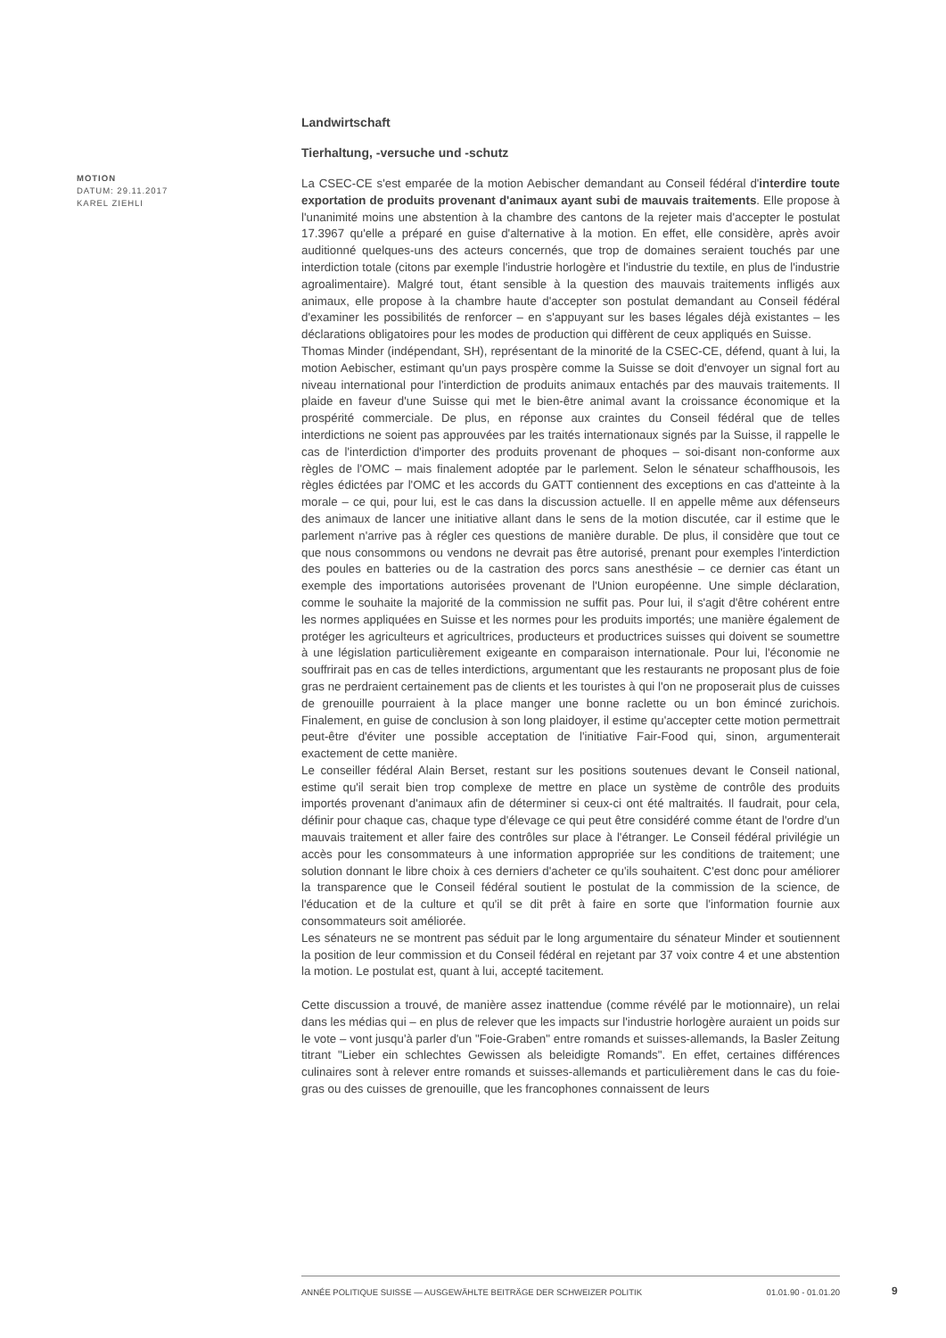MOTION
DATUM: 29.11.2017
KAREL ZIEHLI
Landwirtschaft
Tierhaltung, -versuche und -schutz
La CSEC-CE s'est emparée de la motion Aebischer demandant au Conseil fédéral d'interdire toute exportation de produits provenant d'animaux ayant subi de mauvais traitements. Elle propose à l'unanimité moins une abstention à la chambre des cantons de la rejeter mais d'accepter le postulat 17.3967 qu'elle a préparé en guise d'alternative à la motion. En effet, elle considère, après avoir auditionné quelques-uns des acteurs concernés, que trop de domaines seraient touchés par une interdiction totale (citons par exemple l'industrie horlogère et l'industrie du textile, en plus de l'industrie agroalimentaire). Malgré tout, étant sensible à la question des mauvais traitements infligés aux animaux, elle propose à la chambre haute d'accepter son postulat demandant au Conseil fédéral d'examiner les possibilités de renforcer – en s'appuyant sur les bases légales déjà existantes – les déclarations obligatoires pour les modes de production qui diffèrent de ceux appliqués en Suisse.
Thomas Minder (indépendant, SH), représentant de la minorité de la CSEC-CE, défend, quant à lui, la motion Aebischer, estimant qu'un pays prospère comme la Suisse se doit d'envoyer un signal fort au niveau international pour l'interdiction de produits animaux entachés par des mauvais traitements. Il plaide en faveur d'une Suisse qui met le bien-être animal avant la croissance économique et la prospérité commerciale. De plus, en réponse aux craintes du Conseil fédéral que de telles interdictions ne soient pas approuvées par les traités internationaux signés par la Suisse, il rappelle le cas de l'interdiction d'importer des produits provenant de phoques – soi-disant non-conforme aux règles de l'OMC – mais finalement adoptée par le parlement. Selon le sénateur schaffhousois, les règles édictées par l'OMC et les accords du GATT contiennent des exceptions en cas d'atteinte à la morale – ce qui, pour lui, est le cas dans la discussion actuelle. Il en appelle même aux défenseurs des animaux de lancer une initiative allant dans le sens de la motion discutée, car il estime que le parlement n'arrive pas à régler ces questions de manière durable. De plus, il considère que tout ce que nous consommons ou vendons ne devrait pas être autorisé, prenant pour exemples l'interdiction des poules en batteries ou de la castration des porcs sans anesthésie – ce dernier cas étant un exemple des importations autorisées provenant de l'Union européenne. Une simple déclaration, comme le souhaite la majorité de la commission ne suffit pas. Pour lui, il s'agit d'être cohérent entre les normes appliquées en Suisse et les normes pour les produits importés; une manière également de protéger les agriculteurs et agricultrices, producteurs et productrices suisses qui doivent se soumettre à une législation particulièrement exigeante en comparaison internationale. Pour lui, l'économie ne souffrirait pas en cas de telles interdictions, argumentant que les restaurants ne proposant plus de foie gras ne perdraient certainement pas de clients et les touristes à qui l'on ne proposerait plus de cuisses de grenouille pourraient à la place manger une bonne raclette ou un bon émincé zurichois. Finalement, en guise de conclusion à son long plaidoyer, il estime qu'accepter cette motion permettrait peut-être d'éviter une possible acceptation de l'initiative Fair-Food qui, sinon, argumenterait exactement de cette manière.
Le conseiller fédéral Alain Berset, restant sur les positions soutenues devant le Conseil national, estime qu'il serait bien trop complexe de mettre en place un système de contrôle des produits importés provenant d'animaux afin de déterminer si ceux-ci ont été maltraités. Il faudrait, pour cela, définir pour chaque cas, chaque type d'élevage ce qui peut être considéré comme étant de l'ordre d'un mauvais traitement et aller faire des contrôles sur place à l'étranger. Le Conseil fédéral privilégie un accès pour les consommateurs à une information appropriée sur les conditions de traitement; une solution donnant le libre choix à ces derniers d'acheter ce qu'ils souhaitent. C'est donc pour améliorer la transparence que le Conseil fédéral soutient le postulat de la commission de la science, de l'éducation et de la culture et qu'il se dit prêt à faire en sorte que l'information fournie aux consommateurs soit améliorée.
Les sénateurs ne se montrent pas séduit par le long argumentaire du sénateur Minder et soutiennent la position de leur commission et du Conseil fédéral en rejetant par 37 voix contre 4 et une abstention la motion. Le postulat est, quant à lui, accepté tacitement.
Cette discussion a trouvé, de manière assez inattendue (comme révélé par le motionnaire), un relai dans les médias qui – en plus de relever que les impacts sur l'industrie horlogère auraient un poids sur le vote – vont jusqu'à parler d'un "Foie-Graben" entre romands et suisses-allemands, la Basler Zeitung titrant "Lieber ein schlechtes Gewissen als beleidigte Romands". En effet, certaines différences culinaires sont à relever entre romands et suisses-allemands et particulièrement dans le cas du foie-gras ou des cuisses de grenouille, que les francophones connaissent de leurs
ANNÉE POLITIQUE SUISSE — AUSGEWÄHLTE BEITRÄGE DER SCHWEIZER POLITIK 01.01.90 - 01.01.20
9